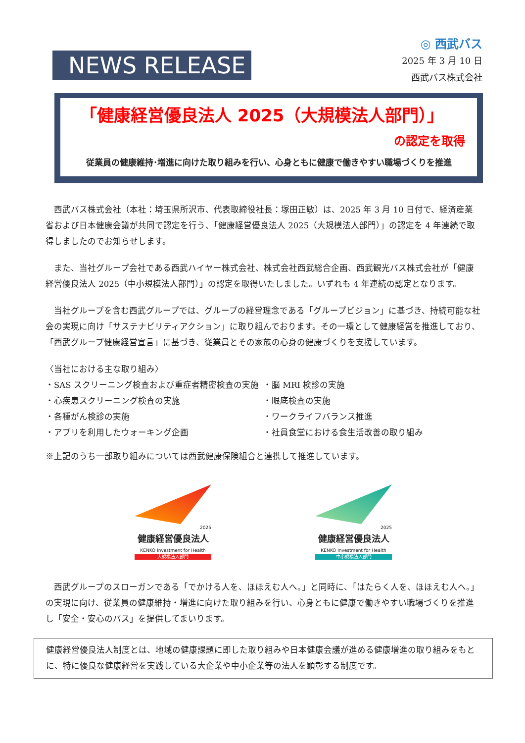NEWS RELEASE
◎ 西武バス
2025 年 3 月 10 日
西武バス株式会社
「健康経営優良法人 2025（大規模法人部門）」
の認定を取得
従業員の健康維持･増進に向けた取り組みを行い、心身ともに健康で働きやすい職場づくりを推進
　西武バス株式会社（本社：埼玉県所沢市、代表取締役社長：塚田正敏）は、2025 年 3 月 10 日付で、経済産業省および日本健康会議が共同で認定を行う、「健康経営優良法人 2025（大規模法人部門）」の認定を 4 年連続で取得しましたのでお知らせします。
　また、当社グループ会社である西武ハイヤー株式会社、株式会社西武総合企画、西武観光バス株式会社が「健康経営優良法人 2025（中小規模法人部門）」の認定を取得いたしました。いずれも 4 年連続の認定となります。
　当社グループを含む西武グループでは、グループの経営理念である「グループビジョン」に基づき、持続可能な社会の実現に向け「サステナビリティアクション」に取り組んでおります。その一環として健康経営を推進しており、「西武グループ健康経営宣言」に基づき、従業員とその家族の心身の健康づくりを支援しています。
〈当社における主な取り組み〉
・SAS スクリーニング検査および重症者精密検査の実施
・心疾患スクリーニング検査の実施
・各種がん検診の実施
・アプリを利用したウォーキング企画
・脳 MRI 検診の実施
・眼底検査の実施
・ワークライフバランス推進
・社員食堂における食生活改善の取り組み
※上記のうち一部取り組みについては西武健康保険組合と連携して推進しています。
2025
健康経営優良法人
KENKO Investment for Health
大規模法人部門
2025
健康経営優良法人
KENKO Investment for Health
中小規模法人部門
　西武グループのスローガンである「でかける人を、ほほえむ人へ。」と同時に、「はたらく人を、ほほえむ人へ。」の実現に向け、従業員の健康維持・増進に向けた取り組みを行い、心身ともに健康で働きやすい職場づくりを推進し「安全・安心のバス」を提供してまいります。
健康経営優良法人制度とは、地域の健康課題に即した取り組みや日本健康会議が進める健康増進の取り組みをもとに、特に優良な健康経営を実践している大企業や中小企業等の法人を顕彰する制度です。